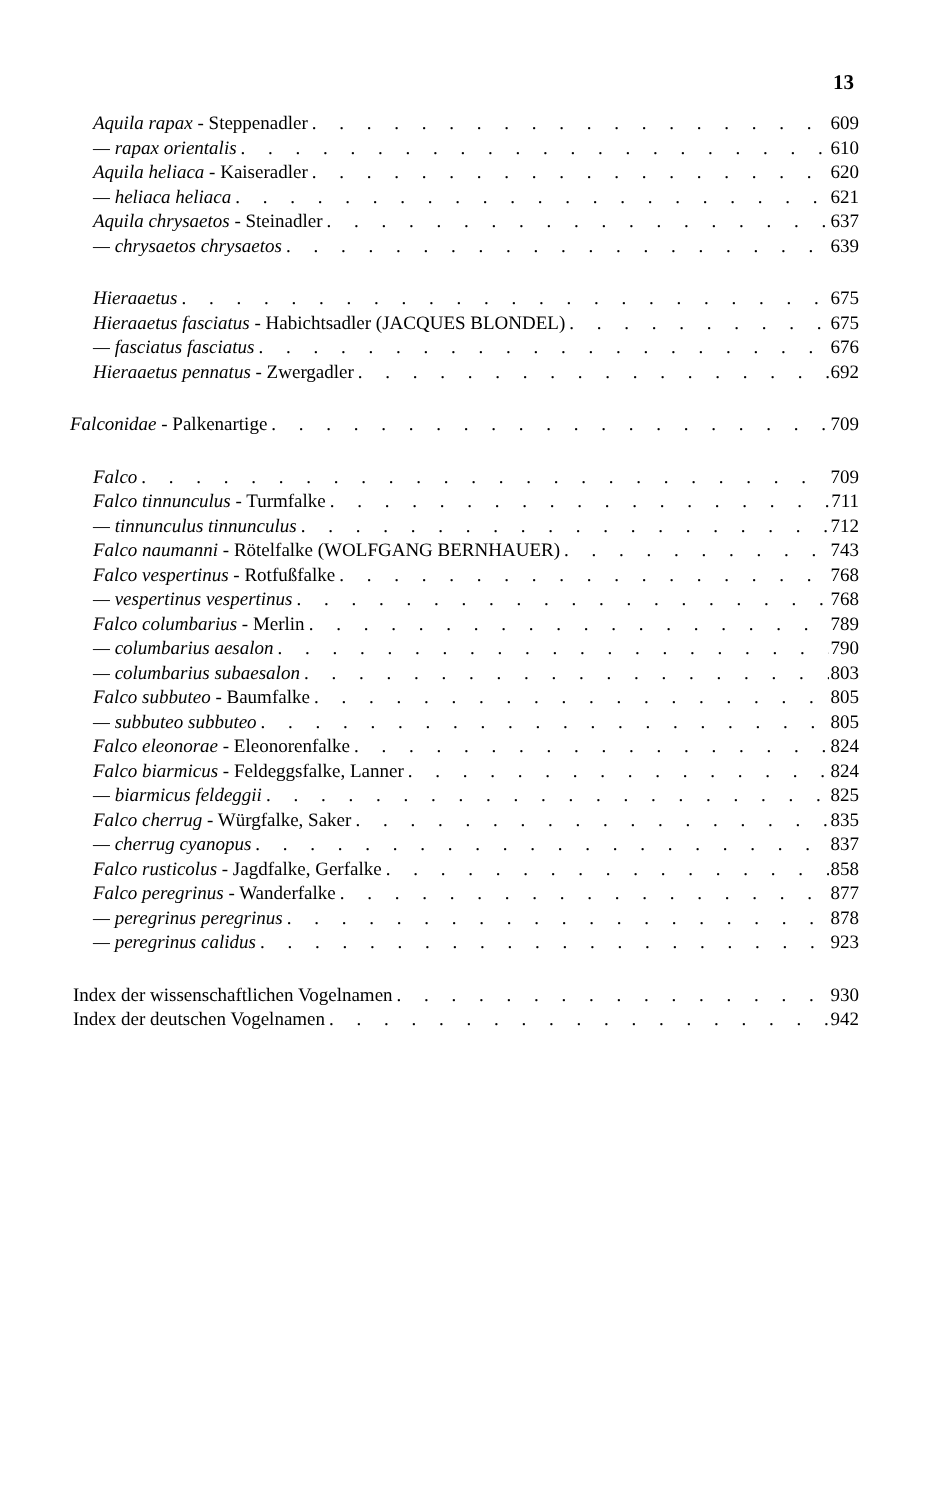13
Aquila rapax - Steppenadler 609
— rapax orientalis 610
Aquila heliaca - Kaiseradler 620
— heliaca heliaca 621
Aquila chrysaetos - Steinadler 637
— chrysaetos chrysaetos 639
Hieraaetus 675
Hieraaetus fasciatus - Habichtsadler (JACQUES BLONDEL) 675
— fasciatus fasciatus 676
Hieraaetus pennatus - Zwergadler 692
Falconidae - Palkenartige 709
Falco 709
Falco tinnunculus - Turmfalke 711
— tinnunculus tinnunculus 712
Falco naumanni - Rötelfalke (WOLFGANG BERNHAUER) 743
Falco vespertinus - Rotfußfalke 768
— vespertinus vespertinus 768
Falco columbarius - Merlin 789
— columbarius aesalon 790
— columbarius subaesalon 803
Falco subbuteo - Baumfalke 805
— subbuteo subbuteo 805
Falco eleonorae - Eleonorenfalke 824
Falco biarmicus - Feldeggsfalke, Lanner 824
— biarmicus feldeggii 825
Falco cherrug - Würgfalke, Saker 835
— cherrug cyanopus 837
Falco rusticolus - Jagdfalke, Gerfalke 858
Falco peregrinus - Wanderfalke 877
— peregrinus peregrinus 878
— peregrinus calidus 923
Index der wissenschaftlichen Vogelnamen 930
Index der deutschen Vogelnamen 942